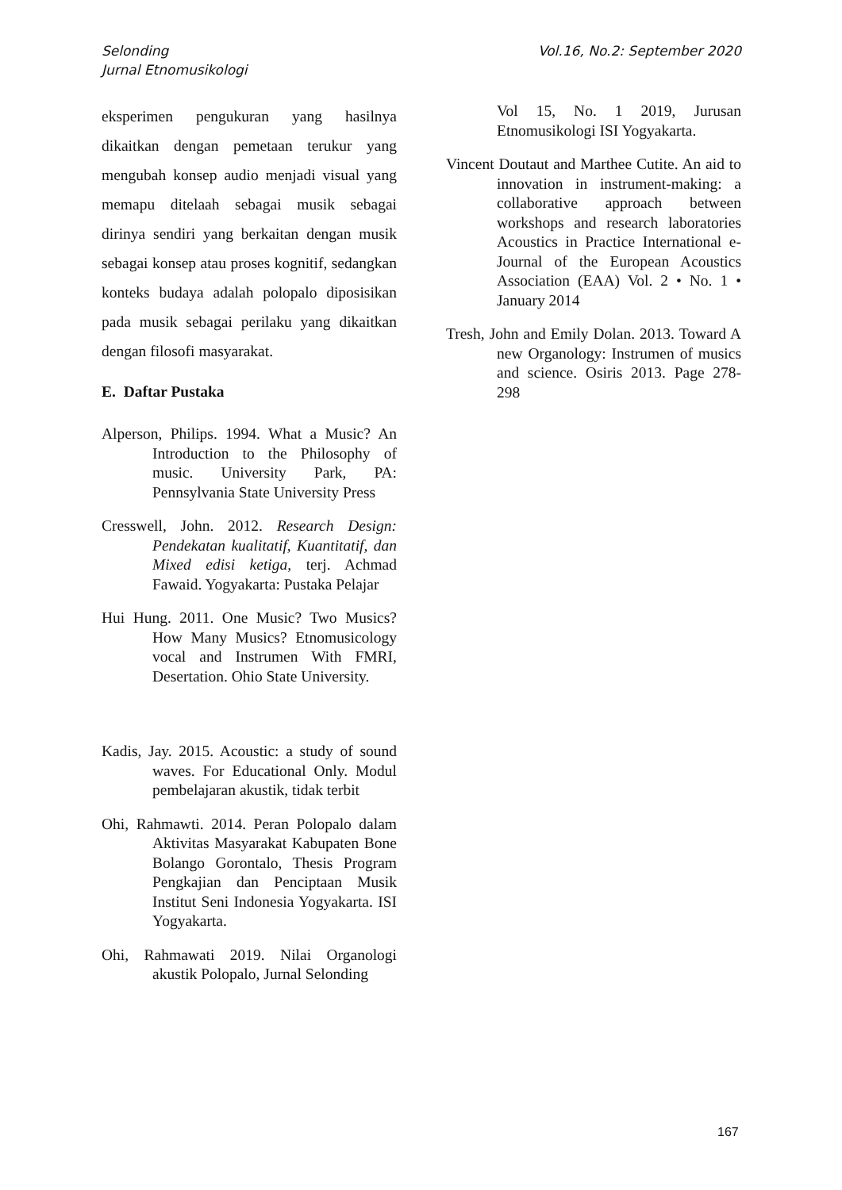Selonding
Jurnal Etnomusikologi
Vol.16, No.2: September 2020
eksperimen pengukuran yang hasilnya dikaitkan dengan pemetaan terukur yang mengubah konsep audio menjadi visual yang memapu ditelaah sebagai musik sebagai dirinya sendiri yang berkaitan dengan musik sebagai konsep atau proses kognitif, sedangkan konteks budaya adalah polopalo diposisikan pada musik sebagai perilaku yang dikaitkan dengan filosofi masyarakat.
E. Daftar Pustaka
Alperson, Philips. 1994. What a Music? An Introduction to the Philosophy of music. University Park, PA: Pennsylvania State University Press
Cresswell, John. 2012. Research Design: Pendekatan kualitatif, Kuantitatif, dan Mixed edisi ketiga, terj. Achmad Fawaid. Yogyakarta: Pustaka Pelajar
Hui Hung. 2011. One Music? Two Musics? How Many Musics? Etnomusicology vocal and Instrumen With FMRI, Desertation. Ohio State University.
Kadis, Jay. 2015. Acoustic: a study of sound waves. For Educational Only. Modul pembelajaran akustik, tidak terbit
Ohi, Rahmawti. 2014. Peran Polopalo dalam Aktivitas Masyarakat Kabupaten Bone Bolango Gorontalo, Thesis Program Pengkajian dan Penciptaan Musik Institut Seni Indonesia Yogyakarta. ISI Yogyakarta.
Ohi, Rahmawati 2019. Nilai Organologi akustik Polopalo, Jurnal Selonding
Vol 15, No. 1 2019, Jurusan Etnomusikologi ISI Yogyakarta.
Vincent Doutaut and Marthee Cutite. An aid to innovation in instrument-making: a collaborative approach between workshops and research laboratories Acoustics in Practice International e-Journal of the European Acoustics Association (EAA) Vol. 2 • No. 1 • January 2014
Tresh, John and Emily Dolan. 2013. Toward A new Organology: Instrumen of musics and science. Osiris 2013. Page 278-298
167